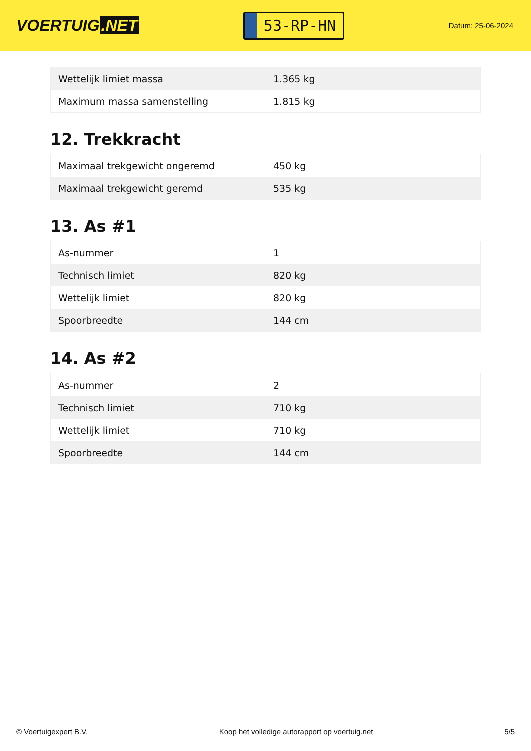VOERTUIG.NET
53-RP-HN
Datum: 25-06-2024
| Wettelijk limiet massa | 1.365 kg |
| Maximum massa samenstelling | 1.815 kg |
12. Trekkracht
| Maximaal trekgewicht ongeremd | 450 kg |
| Maximaal trekgewicht geremd | 535 kg |
13. As #1
| As-nummer | 1 |
| Technisch limiet | 820 kg |
| Wettelijk limiet | 820 kg |
| Spoorbreedte | 144 cm |
14. As #2
| As-nummer | 2 |
| Technisch limiet | 710 kg |
| Wettelijk limiet | 710 kg |
| Spoorbreedte | 144 cm |
© Voertuigexpert B.V. Koop het volledige autorapport op voertuig.net 5/5